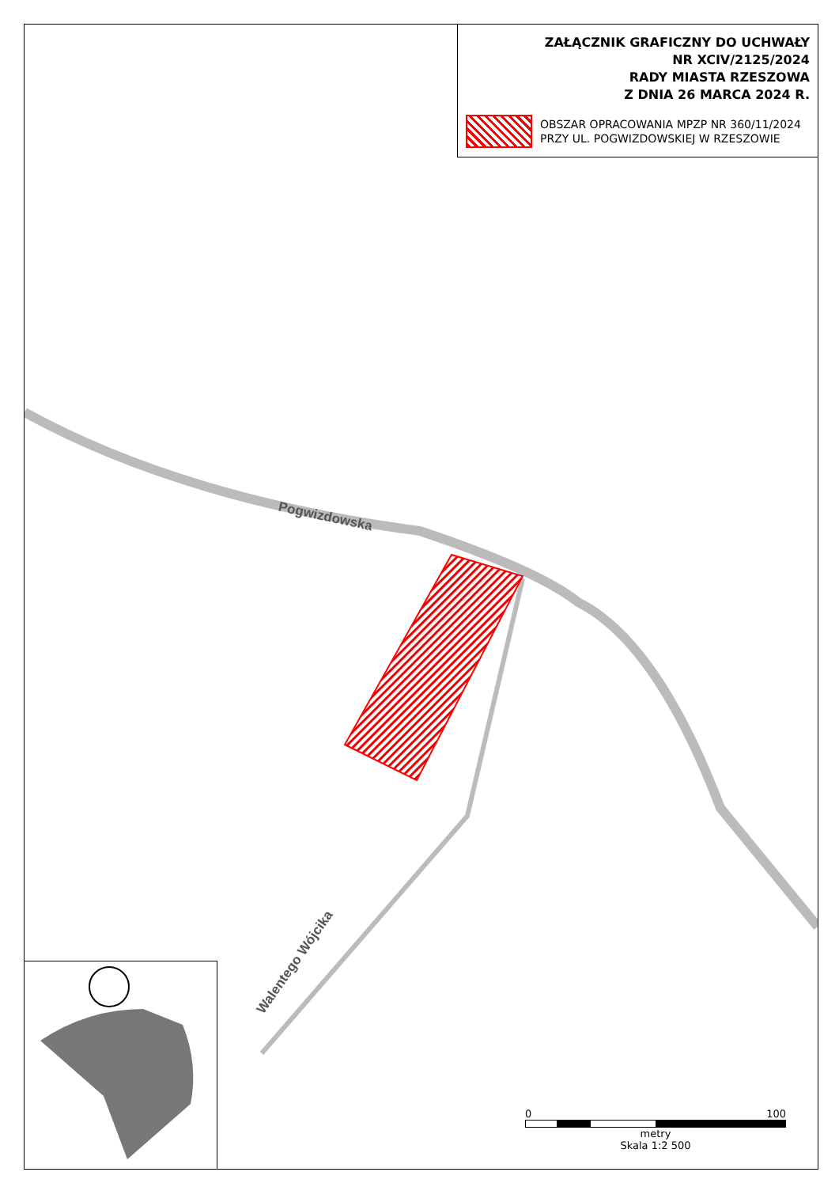Pogwizdowska
Walentego Wójcika
ZAŁĄCZNIK GRAFICZNY DO UCHWAŁY
NR XCIV/2125/2024
RADY MIASTA RZESZOWA
Z DNIA 26 MARCA 2024 R.
OBSZAR OPRACOWANIA MPZP NR 360/11/2024
PRZY UL. POGWIZDOWSKIEJ W RZESZOWIE
0 100
metry
Skala 1:2 500